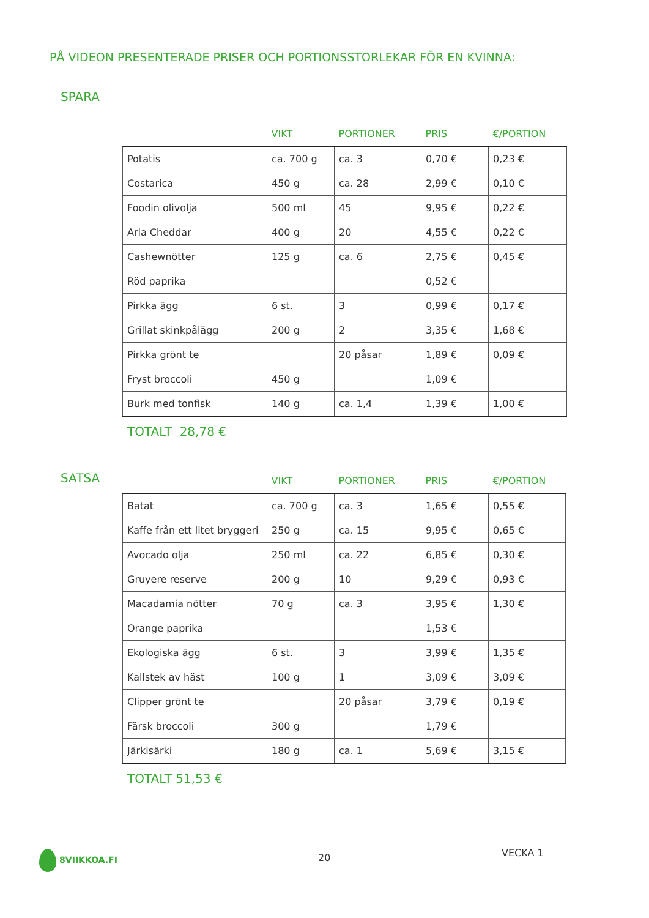PÅ VIDEON PRESENTERADE PRISER OCH PORTIONSSTORLEKAR FÖR EN KVINNA:
SPARA
| | VIKT | PORTIONER | PRIS | €/PORTION |
| --- | --- | --- | --- | --- |
| Potatis | ca. 700 g | ca. 3 | 0,70 € | 0,23 € |
| Costarica | 450 g | ca. 28 | 2,99 € | 0,10 € |
| Foodin olivolja | 500 ml | 45 | 9,95 € | 0,22 € |
| Arla Cheddar | 400 g | 20 | 4,55 € | 0,22 € |
| Cashewnötter | 125 g | ca. 6 | 2,75 € | 0,45 € |
| Röd paprika | | | 0,52 € | |
| Pirkka ägg | 6 st. | 3 | 0,99 € | 0,17 € |
| Grillat skinkpålägg | 200 g | 2 | 3,35 € | 1,68 € |
| Pirkka grönt te | | 20 påsar | 1,89 € | 0,09 € |
| Fryst broccoli | 450 g | | 1,09 € | |
| Burk med tonfisk | 140 g | ca. 1,4 | 1,39 € | 1,00 € |
TOTALT 28,78 €
SATSA
| | VIKT | PORTIONER | PRIS | €/PORTION |
| --- | --- | --- | --- | --- |
| Batat | ca. 700 g | ca. 3 | 1,65 € | 0,55 € |
| Kaffe från ett litet bryggeri | 250 g | ca. 15 | 9,95 € | 0,65 € |
| Avocado olja | 250 ml | ca. 22 | 6,85 € | 0,30 € |
| Gruyere reserve | 200 g | 10 | 9,29 € | 0,93 € |
| Macadamia nötter | 70 g | ca. 3 | 3,95 € | 1,30 € |
| Orange paprika | | | 1,53 € | |
| Ekologiska ägg | 6 st. | 3 | 3,99 € | 1,35 € |
| Kallstek av häst | 100 g | 1 | 3,09 € | 3,09 € |
| Clipper grönt te | | 20 påsar | 3,79 € | 0,19 € |
| Färsk broccoli | 300 g | | 1,79 € | |
| Järkisärki | 180 g | ca. 1 | 5,69 € | 3,15 € |
TOTALT 51,53 €
8VIIKKOA.FI 20 VECKA 1